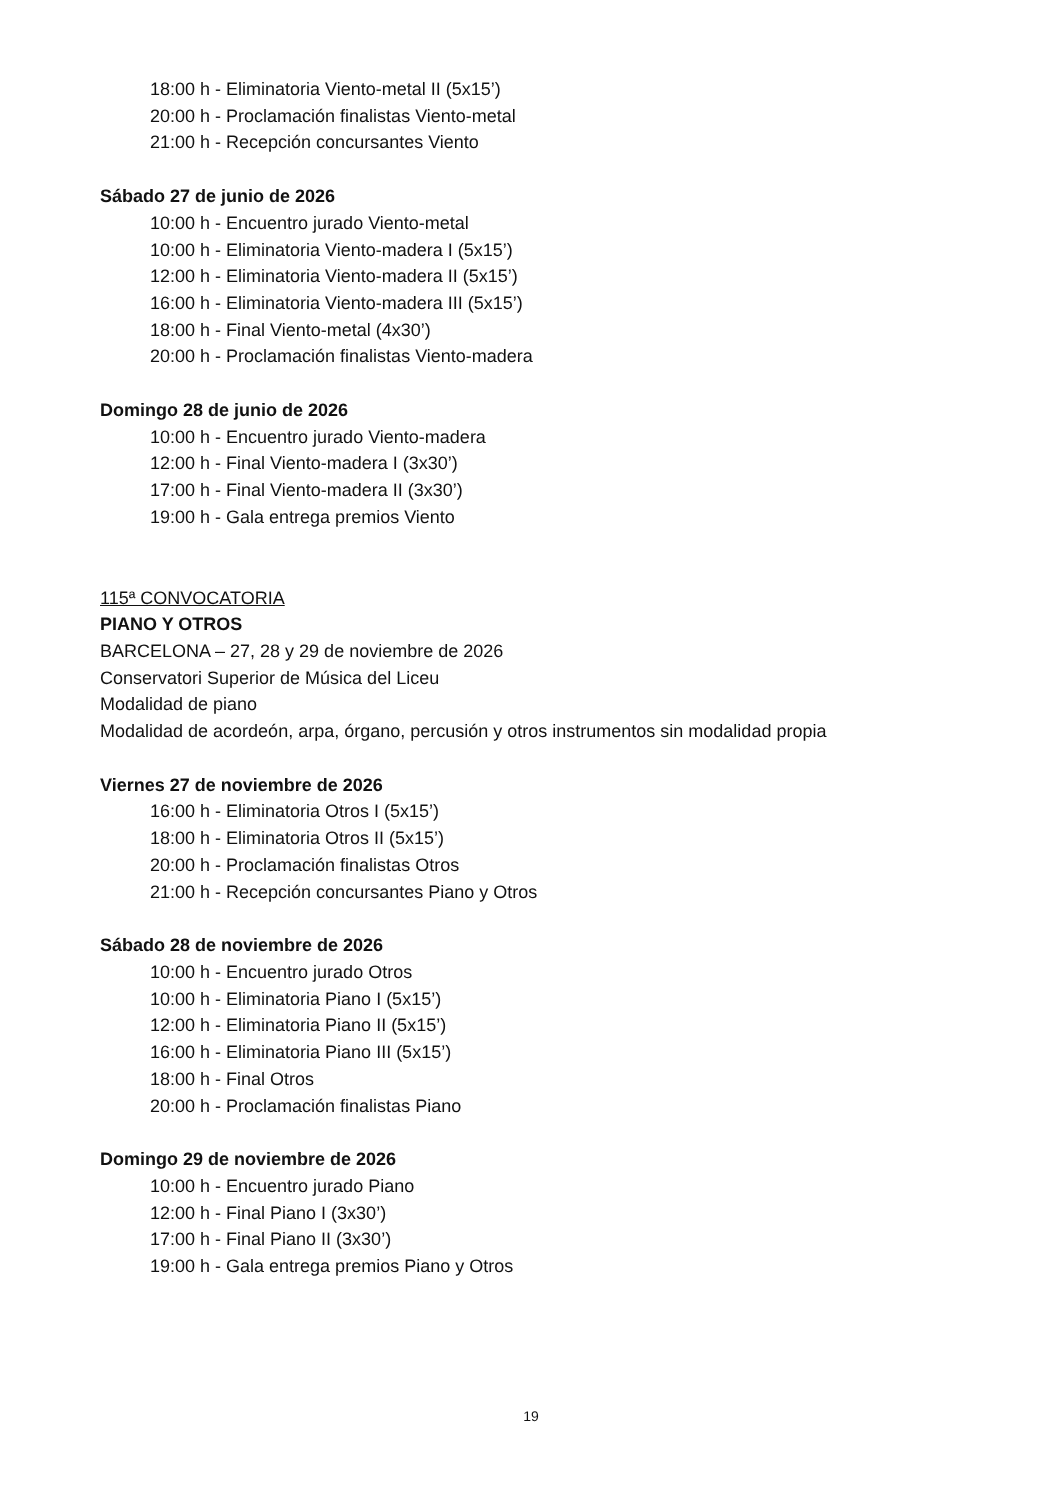18:00 h - Eliminatoria Viento-metal II (5x15’)
20:00 h - Proclamación finalistas Viento-metal
21:00 h - Recepción concursantes Viento
Sábado 27 de junio de 2026
10:00 h - Encuentro jurado Viento-metal
10:00 h - Eliminatoria Viento-madera I (5x15’)
12:00 h - Eliminatoria Viento-madera II (5x15’)
16:00 h - Eliminatoria Viento-madera III (5x15’)
18:00 h - Final Viento-metal (4x30’)
20:00 h - Proclamación finalistas Viento-madera
Domingo 28 de junio de 2026
10:00 h - Encuentro jurado Viento-madera
12:00 h - Final Viento-madera I (3x30’)
17:00 h - Final Viento-madera II (3x30’)
19:00 h - Gala entrega premios Viento
115ª CONVOCATORIA
PIANO Y OTROS
BARCELONA – 27, 28 y 29 de noviembre de 2026
Conservatori Superior de Música del Liceu
Modalidad de piano
Modalidad de acordeón, arpa, órgano, percusión y otros instrumentos sin modalidad propia
Viernes 27 de noviembre de 2026
16:00 h - Eliminatoria Otros I (5x15’)
18:00 h - Eliminatoria Otros II (5x15’)
20:00 h - Proclamación finalistas Otros
21:00 h - Recepción concursantes Piano y Otros
Sábado 28 de noviembre de 2026
10:00 h - Encuentro jurado Otros
10:00 h - Eliminatoria Piano I (5x15’)
12:00 h - Eliminatoria Piano II (5x15’)
16:00 h - Eliminatoria Piano III (5x15’)
18:00 h - Final Otros
20:00 h - Proclamación finalistas Piano
Domingo 29 de noviembre de 2026
10:00 h - Encuentro jurado Piano
12:00 h - Final Piano I (3x30’)
17:00 h - Final Piano II (3x30’)
19:00 h - Gala entrega premios Piano y Otros
19